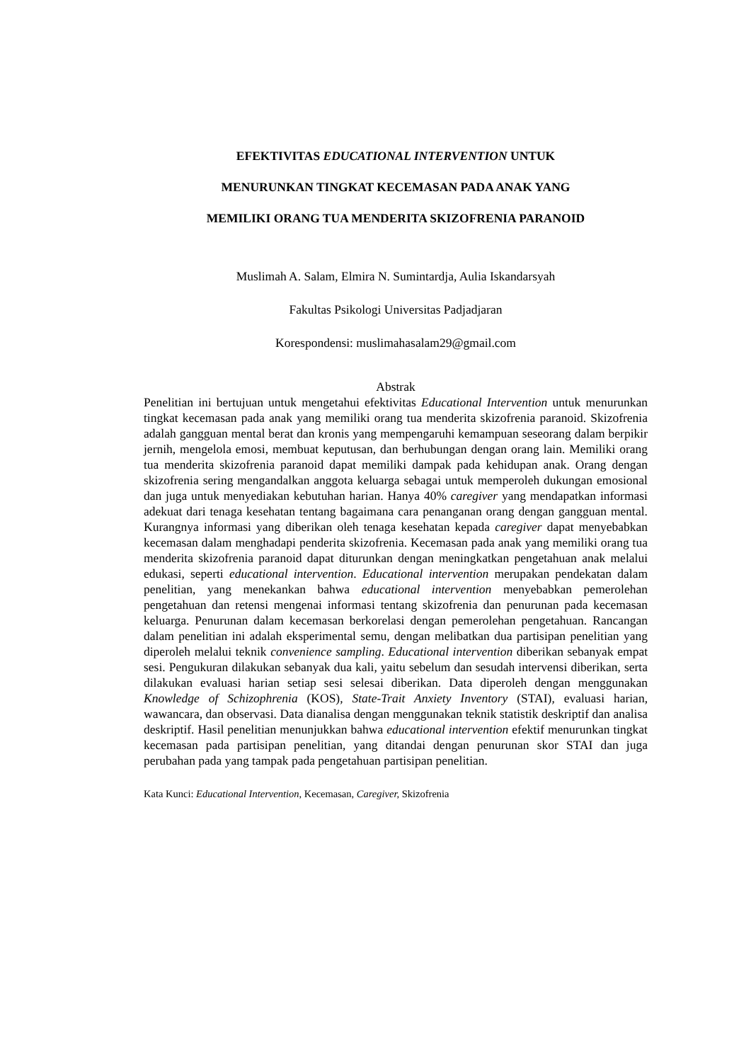EFEKTIVITAS EDUCATIONAL INTERVENTION UNTUK
MENURUNKAN TINGKAT KECEMASAN PADA ANAK YANG
MEMILIKI ORANG TUA MENDERITA SKIZOFRENIA PARANOID
Muslimah A. Salam, Elmira N. Sumintardja, Aulia Iskandarsyah
Fakultas Psikologi Universitas Padjadjaran
Korespondensi: muslimahasalam29@gmail.com
Abstrak
Penelitian ini bertujuan untuk mengetahui efektivitas Educational Intervention untuk menurunkan tingkat kecemasan pada anak yang memiliki orang tua menderita skizofrenia paranoid. Skizofrenia adalah gangguan mental berat dan kronis yang mempengaruhi kemampuan seseorang dalam berpikir jernih, mengelola emosi, membuat keputusan, dan berhubungan dengan orang lain. Memiliki orang tua menderita skizofrenia paranoid dapat memiliki dampak pada kehidupan anak. Orang dengan skizofrenia sering mengandalkan anggota keluarga sebagai untuk memperoleh dukungan emosional dan juga untuk menyediakan kebutuhan harian. Hanya 40% caregiver yang mendapatkan informasi adekuat dari tenaga kesehatan tentang bagaimana cara penanganan orang dengan gangguan mental. Kurangnya informasi yang diberikan oleh tenaga kesehatan kepada caregiver dapat menyebabkan kecemasan dalam menghadapi penderita skizofrenia. Kecemasan pada anak yang memiliki orang tua menderita skizofrenia paranoid dapat diturunkan dengan meningkatkan pengetahuan anak melalui edukasi, seperti educational intervention. Educational intervention merupakan pendekatan dalam penelitian, yang menekankan bahwa educational intervention menyebabkan pemerolehan pengetahuan dan retensi mengenai informasi tentang skizofrenia dan penurunan pada kecemasan keluarga. Penurunan dalam kecemasan berkorelasi dengan pemerolehan pengetahuan. Rancangan dalam penelitian ini adalah eksperimental semu, dengan melibatkan dua partisipan penelitian yang diperoleh melalui teknik convenience sampling. Educational intervention diberikan sebanyak empat sesi. Pengukuran dilakukan sebanyak dua kali, yaitu sebelum dan sesudah intervensi diberikan, serta dilakukan evaluasi harian setiap sesi selesai diberikan. Data diperoleh dengan menggunakan Knowledge of Schizophrenia (KOS), State-Trait Anxiety Inventory (STAI), evaluasi harian, wawancara, dan observasi. Data dianalisa dengan menggunakan teknik statistik deskriptif dan analisa deskriptif. Hasil penelitian menunjukkan bahwa educational intervention efektif menurunkan tingkat kecemasan pada partisipan penelitian, yang ditandai dengan penurunan skor STAI dan juga perubahan pada yang tampak pada pengetahuan partisipan penelitian.
Kata Kunci: Educational Intervention, Kecemasan, Caregiver, Skizofrenia